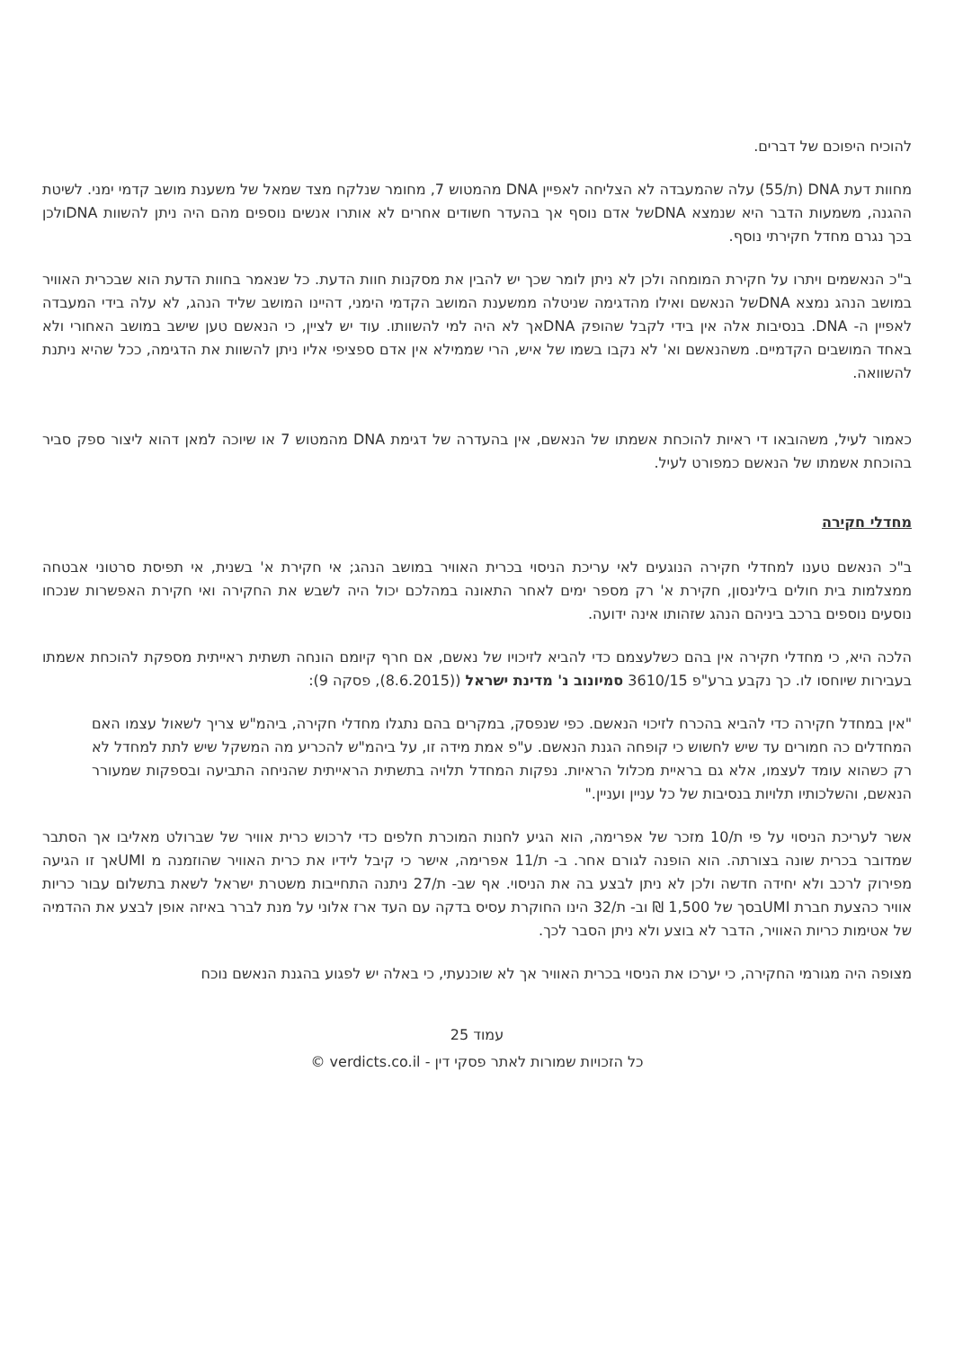להוכיח היפוכם של דברים.
מחוות דעת DNA (ת/55) עלה שהמעבדה לא הצליחה לאפיין DNA מהמטוש 7, מחומר שנלקח מצד שמאל של משענת מושב קדמי ימני. לשיטת ההגנה, משמעות הדבר היא שנמצא DNAשל אדם נוסף אך בהעדר חשודים אחרים לא אותרו אנשים נוספים מהם היה ניתן להשוות DNAולכן בכך נגרם מחדל חקירתי נוסף.
ב"כ הנאשמים ויתרו על חקירת המומחה ולכן לא ניתן לומר שכך יש להבין את מסקנות חוות הדעת. כל שנאמר בחוות הדעת הוא שבכרית האוויר במושב הנהג נמצא DNAשל הנאשם ואילו מהדגימה שניטלה ממשענת המושב הקדמי הימני, דהיינו המושב שליד הנהג, לא עלה בידי המעבדה לאפיין ה- DNA. בנסיבות אלה אין בידי לקבל שהופק DNAאך לא היה למי להשוותו. עוד יש לציין, כי הנאשם טען שישב במושב האחורי ולא באחד המושבים הקדמיים. משהנאשם וא' לא נקבו בשמו של איש, הרי שממילא אין אדם ספציפי אליו ניתן להשוות את הדגימה, ככל שהיא ניתנת להשוואה.
כאמור לעיל, משהובאו די ראיות להוכחת אשמתו של הנאשם, אין בהעדרה של דגימת DNA מהמטוש 7 או שיוכה למאן דהוא ליצור ספק סביר בהוכחת אשמתו של הנאשם כמפורט לעיל.
מחדלי חקירה
ב"כ הנאשם טענו למחדלי חקירה הנוגעים לאי עריכת הניסוי בכרית האוויר במושב הנהג; אי חקירת א' בשנית, אי תפיסת סרטוני אבטחה ממצלמות בית חולים בילינסון, חקירת א' רק מספר ימים לאחר התאונה במהלכם יכול היה לשבש את החקירה ואי חקירת האפשרות שנכחו נוסעים נוספים ברכב ביניהם הנהג שזהותו אינה ידועה.
הלכה היא, כי מחדלי חקירה אין בהם כשלעצמם כדי להביא לזיכויו של נאשם, אם חרף קיומם הונחה תשתית ראייתית מספקת להוכחת אשמתו בעבירות שיוחסו לו. כך נקבע ברע"פ 3610/15 סמיונוב נ' מדינת ישראל ((8.6.2015), פסקה 9):
"אין במחדל חקירה כדי להביא בהכרח לזיכוי הנאשם. כפי שנפסק, במקרים בהם נתגלו מחדלי חקירה, ביהמ"ש צריך לשאול עצמו האם המחדלים כה חמורים עד שיש לחשוש כי קופחה הגנת הנאשם. ע"פ אמת מידה זו, על ביהמ"ש להכריע מה המשקל שיש לתת למחדל לא רק כשהוא עומד לעצמו, אלא גם בראיית מכלול הראיות. נפקות המחדל תלויה בתשתית הראייתית שהניחה התביעה ובספקות שמעורר הנאשם, והשלכותיו תלויות בנסיבות של כל עניין ועניין."
אשר לעריכת הניסוי על פי ת/10 מזכר של אפרימה, הוא הגיע לחנות המוכרת חלפים כדי לרכוש כרית אוויר של שברולט מאליבו אך הסתבר שמדובר בכרית שונה בצורתה. הוא הופנה לגורם אחר. ב- ת/11 אפרימה, אישר כי קיבל לידיו את כרית האוויר שהוזמנה מ UMIאך זו הגיעה מפירוק לרכב ולא יחידה חדשה ולכן לא ניתן לבצע בה את הניסוי. אף שב- ת/27 ניתנה התחייבות משטרת ישראל לשאת בתשלום עבור כריות אוויר כהצעת חברת UMIבסך של 1,500 ₪ וב- ת/32 הינו החוקרת עסיס בדקה עם העד ארז אלוני על מנת לברר באיזה אופן לבצע את ההדמיה של אטימות כריות האוויר, הדבר לא בוצע ולא ניתן הסבר לכך.
מצופה היה מגורמי החקירה, כי יערכו את הניסוי בכרית האוויר אך לא שוכנעתי, כי באלה יש לפגוע בהגנת הנאשם נוכח
עמוד 25
כל הזכויות שמורות לאתר פסקי דין - verdicts.co.il ©